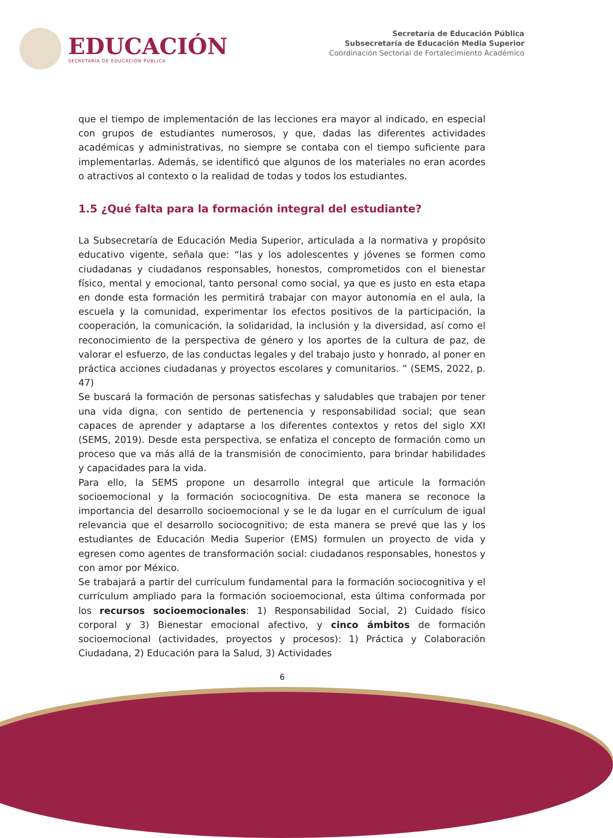EDUCACIÓN
SECRETARÍA DE EDUCACIÓN PÚBLICA
Secretaría de Educación Pública
Subsecretaría de Educación Media Superior
Coordinación Sectorial de Fortalecimiento Académico
que el tiempo de implementación de las lecciones era mayor al indicado, en especial con grupos de estudiantes numerosos, y que, dadas las diferentes actividades académicas y administrativas, no siempre se contaba con el tiempo suficiente para implementarlas. Además, se identificó que algunos de los materiales no eran acordes o atractivos al contexto o la realidad de todas y todos los estudiantes.
1.5 ¿Qué falta para la formación integral del estudiante?
La Subsecretaría de Educación Media Superior, articulada a la normativa y propósito educativo vigente, señala que: “las y los adolescentes y jóvenes se formen como ciudadanas y ciudadanos responsables, honestos, comprometidos con el bienestar físico, mental y emocional, tanto personal como social, ya que es justo en esta etapa en donde esta formación les permitirá trabajar con mayor autonomía en el aula, la escuela y la comunidad, experimentar los efectos positivos de la participación, la cooperación, la comunicación, la solidaridad, la inclusión y la diversidad, así como el reconocimiento de la perspectiva de género y los aportes de la cultura de paz, de valorar el esfuerzo, de las conductas legales y del trabajo justo y honrado, al poner en práctica acciones ciudadanas y proyectos escolares y comunitarios. ” (SEMS, 2022, p. 47)
Se buscará la formación de personas satisfechas y saludables que trabajen por tener una vida digna, con sentido de pertenencia y responsabilidad social; que sean capaces de aprender y adaptarse a los diferentes contextos y retos del siglo XXI (SEMS, 2019). Desde esta perspectiva, se enfatiza el concepto de formación como un proceso que va más allá de la transmisión de conocimiento, para brindar habilidades y capacidades para la vida.
Para ello, la SEMS propone un desarrollo integral que articule la formación socioemocional y la formación sociocognitiva. De esta manera se reconoce la importancia del desarrollo socioemocional y se le da lugar en el currículum de igual relevancia que el desarrollo sociocognitivo; de esta manera se prevé que las y los estudiantes de Educación Media Superior (EMS) formulen un proyecto de vida y egresen como agentes de transformación social: ciudadanos responsables, honestos y con amor por México.
Se trabajará a partir del currículum fundamental para la formación sociocognitiva y el currículum ampliado para la formación socioemocional, esta última conformada por los recursos socioemocionales: 1) Responsabilidad Social, 2) Cuidado físico corporal y 3) Bienestar emocional afectivo, y cinco ámbitos de formación socioemocional (actividades, proyectos y procesos): 1) Práctica y Colaboración Ciudadana, 2) Educación para la Salud, 3) Actividades
6